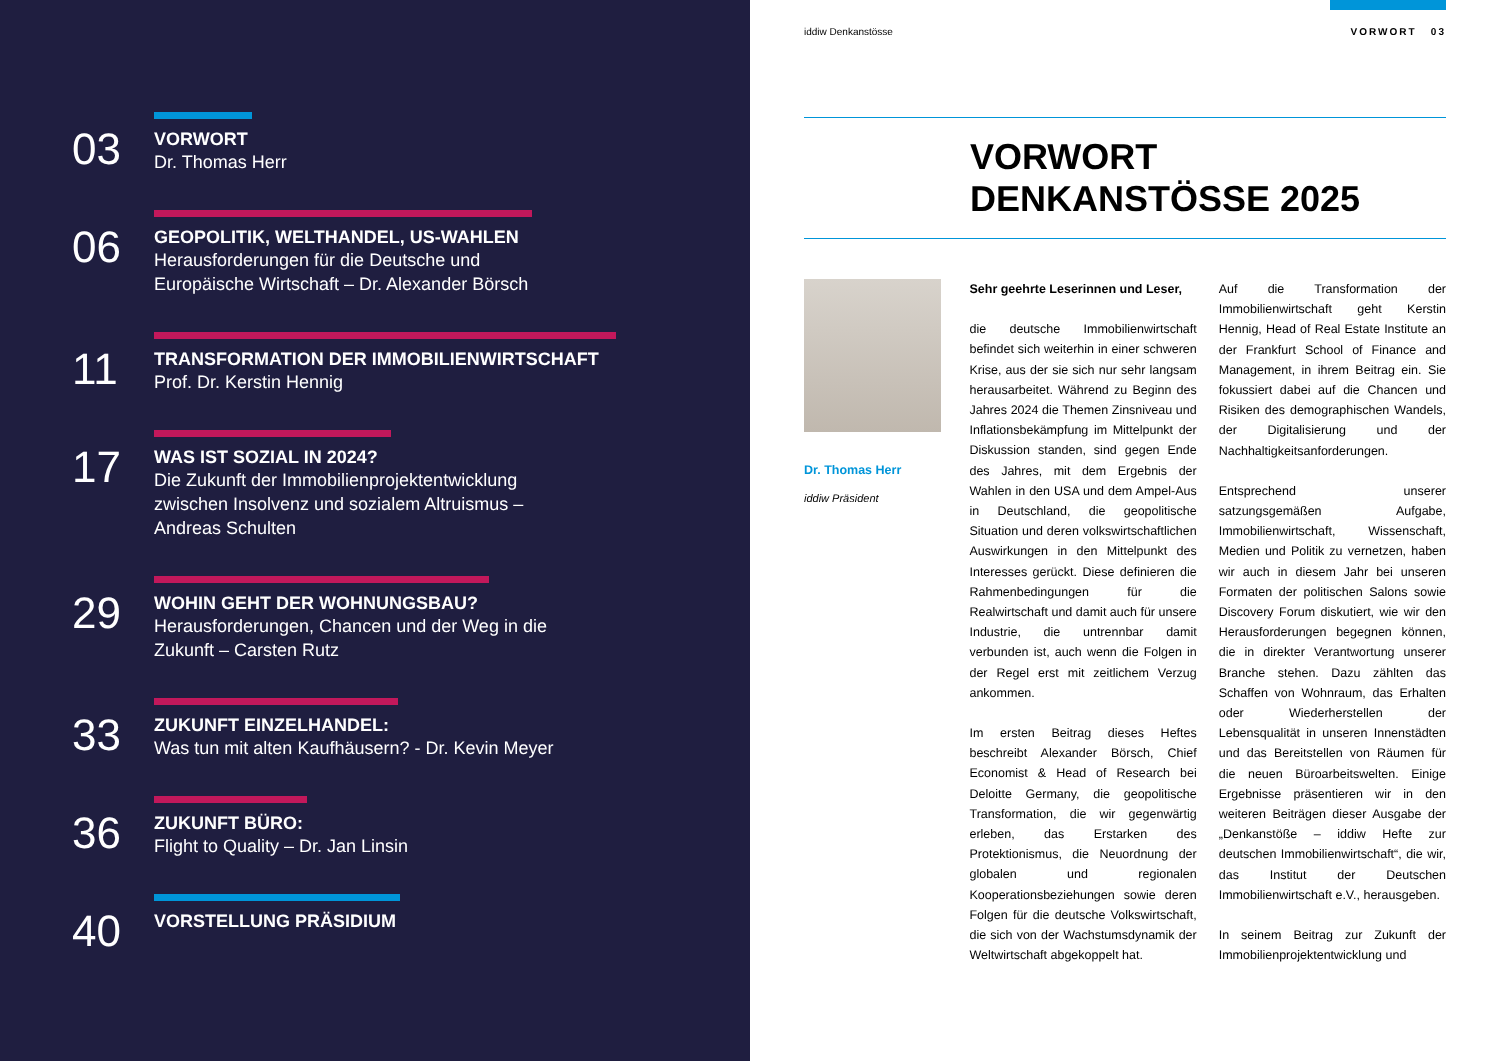03
VORWORT
Dr. Thomas Herr
06
GEOPOLITIK, WELTHANDEL, US-WAHLEN
Herausforderungen für die Deutsche und
Europäische Wirtschaft – Dr. Alexander Börsch
11
TRANSFORMATION DER IMMOBILIENWIRTSCHAFT
Prof. Dr. Kerstin Hennig
17
WAS IST SOZIAL IN 2024?
Die Zukunft der Immobilienprojektentwicklung
zwischen Insolvenz und sozialem Altruismus –
Andreas Schulten
29
WOHIN GEHT DER WOHNUNGSBAU?
Herausforderungen, Chancen und der Weg in die
Zukunft – Carsten Rutz
33
ZUKUNFT EINZELHANDEL:
Was tun mit alten Kaufhäusern? - Dr. Kevin Meyer
36
ZUKUNFT BÜRO:
Flight to Quality – Dr. Jan Linsin
40
VORSTELLUNG PRÄSIDIUM
iddiw Denkanstösse VORWORT 03
VORWORT
DENKANSTÖSSE 2025
Dr. Thomas Herr
iddiw Präsident
Sehr geehrte Leserinnen und Leser,
die deutsche Immobilienwirtschaft befindet sich weiterhin in einer schweren Krise, aus der sie sich nur sehr langsam herausarbeitet. Während zu Beginn des Jahres 2024 die Themen Zinsniveau und Inflationsbekämpfung im Mittelpunkt der Diskussion standen, sind gegen Ende des Jahres, mit dem Ergebnis der Wahlen in den USA und dem Ampel-Aus in Deutschland, die geopolitische Situation und deren volkswirtschaftlichen Auswirkungen in den Mittelpunkt des Interesses gerückt. Diese definieren die Rahmenbedingungen für die Realwirtschaft und damit auch für unsere Industrie, die untrennbar damit verbunden ist, auch wenn die Folgen in der Regel erst mit zeitlichem Verzug ankommen.
Im ersten Beitrag dieses Heftes beschreibt Alexander Börsch, Chief Economist & Head of Research bei Deloitte Germany, die geopolitische Transformation, die wir gegenwärtig erleben, das Erstarken des Protektionismus, die Neuordnung der globalen und regionalen Kooperationsbeziehungen sowie deren Folgen für die deutsche Volkswirtschaft, die sich von der Wachstumsdynamik der Weltwirtschaft abgekoppelt hat.
Auf die Transformation der Immobilienwirtschaft geht Kerstin Hennig, Head of Real Estate Institute an der Frankfurt School of Finance and Management, in ihrem Beitrag ein. Sie fokussiert dabei auf die Chancen und Risiken des demographischen Wandels, der Digitalisierung und der Nachhaltigkeitsanforderungen.
Entsprechend unserer satzungsgemäßen Aufgabe, Immobilienwirtschaft, Wissenschaft, Medien und Politik zu vernetzen, haben wir auch in diesem Jahr bei unseren Formaten der politischen Salons sowie Discovery Forum diskutiert, wie wir den Herausforderungen begegnen können, die in direkter Verantwortung unserer Branche stehen. Dazu zählten das Schaffen von Wohnraum, das Erhalten oder Wiederherstellen der Lebensqualität in unseren Innenstädten und das Bereitstellen von Räumen für die neuen Büroarbeitswelten. Einige Ergebnisse präsentieren wir in den weiteren Beiträgen dieser Ausgabe der „Denkanstöße – iddiw Hefte zur deutschen Immobilienwirtschaft“, die wir, das Institut der Deutschen Immobilienwirtschaft e.V., herausgeben.
In seinem Beitrag zur Zukunft der Immobilienprojektentwicklung und